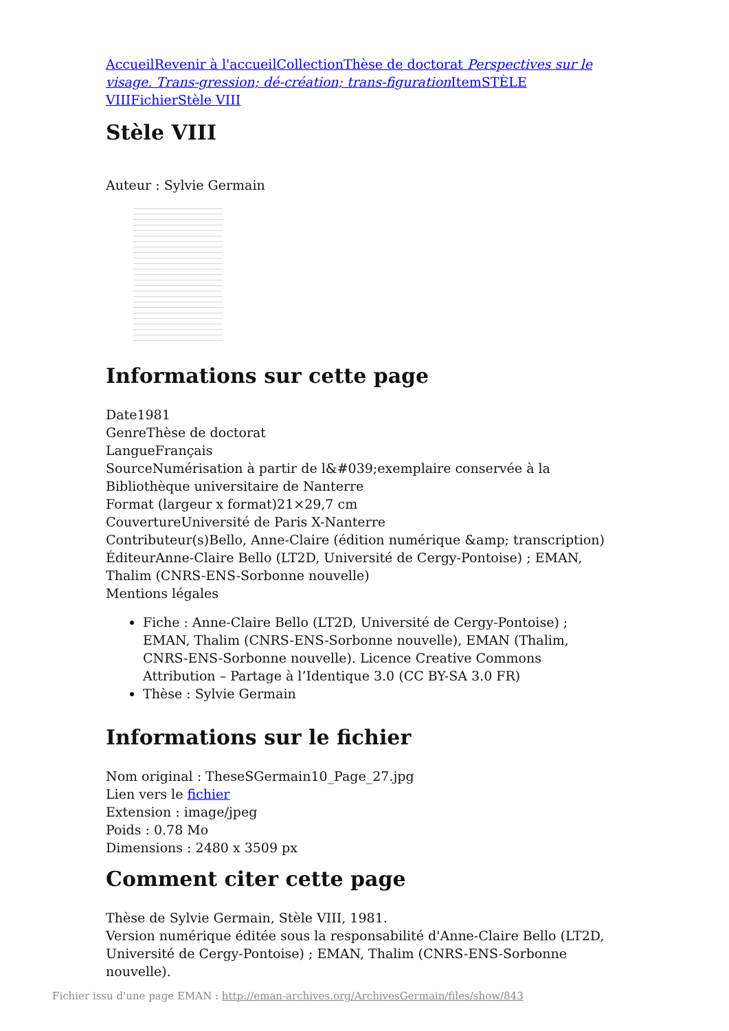Accueil Revenir à l'accueil Collection Thèse de doctorat Perspectives sur le visage. Trans-gression; dé-création; trans-figuration Item STÈLE VIII Fichier Stèle VIII
Stèle VIII
Auteur : Sylvie Germain
Informations sur cette page
Date1981
GenreThèse de doctorat
LangueFrançais
SourceNumérisation à partir de l&#039;exemplaire conservée à la Bibliothèque universitaire de Nanterre
Format (largeur x format)21×29,7 cm
CouvertureUniversité de Paris X-Nanterre
Contributeur(s)Bello, Anne-Claire (édition numérique &amp; transcription)
ÉditeurAnne-Claire Bello (LT2D, Université de Cergy-Pontoise) ; EMAN, Thalim (CNRS-ENS-Sorbonne nouvelle)
Mentions légales
Fiche : Anne-Claire Bello (LT2D, Université de Cergy-Pontoise) ; EMAN, Thalim (CNRS-ENS-Sorbonne nouvelle), EMAN (Thalim, CNRS-ENS-Sorbonne nouvelle). Licence Creative Commons Attribution – Partage à l’Identique 3.0 (CC BY-SA 3.0 FR)
Thèse : Sylvie Germain
Informations sur le fichier
Nom original : TheseSGermain10_Page_27.jpg
Lien vers le fichier
Extension : image/jpeg
Poids : 0.78 Mo
Dimensions : 2480 x 3509 px
Comment citer cette page
Thèse de Sylvie Germain, Stèle VIII, 1981.
Version numérique éditée sous la responsabilité d'Anne-Claire Bello (LT2D, Université de Cergy-Pontoise) ; EMAN, Thalim (CNRS-ENS-Sorbonne nouvelle).
Fichier issu d'une page EMAN : http://eman-archives.org/ArchivesGermain/files/show/843